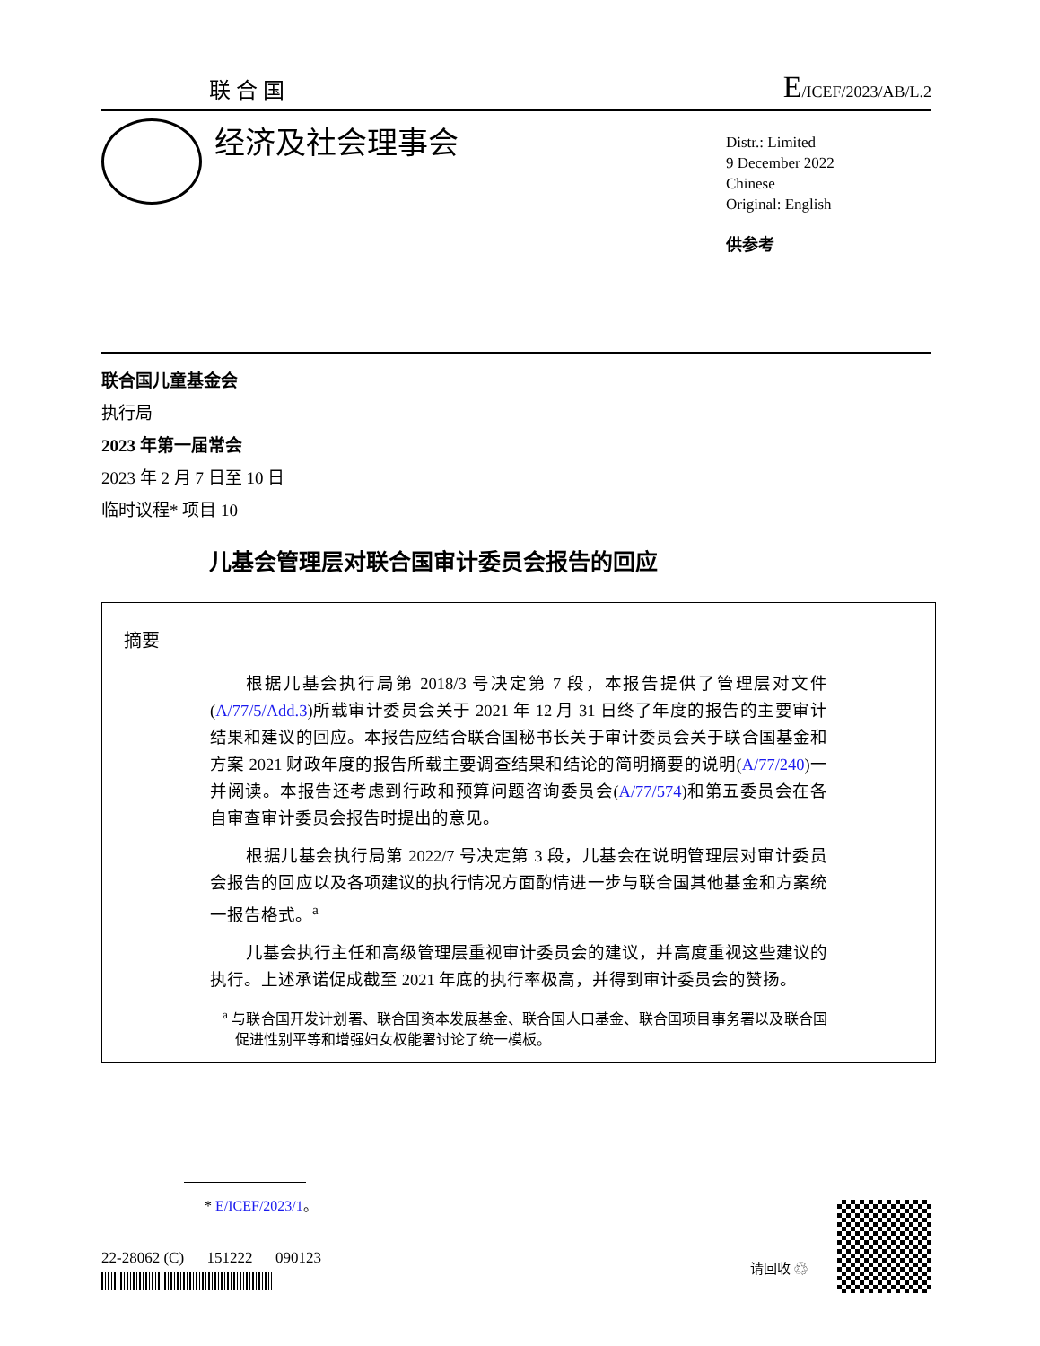联合国 E/ICEF/2023/AB/L.2
经济及社会理事会
Distr.: Limited
9 December 2022
Chinese
Original: English
供参考
联合国儿童基金会
执行局
2023 年第一届常会
2023 年 2 月 7 日至 10 日
临时议程* 项目 10
儿基会管理层对联合国审计委员会报告的回应
摘要
根据儿基会执行局第 2018/3 号决定第 7 段，本报告提供了管理层对文件(A/77/5/Add.3)所载审计委员会关于 2021 年 12 月 31 日终了年度的报告的主要审计结果和建议的回应。本报告应结合联合国秘书长关于审计委员会关于联合国基金和方案 2021 财政年度的报告所载主要调查结果和结论的简明摘要的说明(A/77/240)一并阅读。本报告还考虑到行政和预算问题咨询委员会(A/77/574)和第五委员会在各自审查审计委员会报告时提出的意见。
根据儿基会执行局第 2022/7 号决定第 3 段，儿基会在说明管理层对审计委员会报告的回应以及各项建议的执行情况方面酌情进一步与联合国其他基金和方案统一报告格式。<sup>a</sup>
儿基会执行主任和高级管理层重视审计委员会的建议，并高度重视这些建议的执行。上述承诺促成截至 2021 年底的执行率极高，并得到审计委员会的赞扬。
<sup>a</sup> 与联合国开发计划署、联合国资本发展基金、联合国人口基金、联合国项目事务署以及联合国促进性别平等和增强妇女权能署讨论了统一模板。
* E/ICEF/2023/1。
22-28062 (C) 151222 090123
请回收 ♲